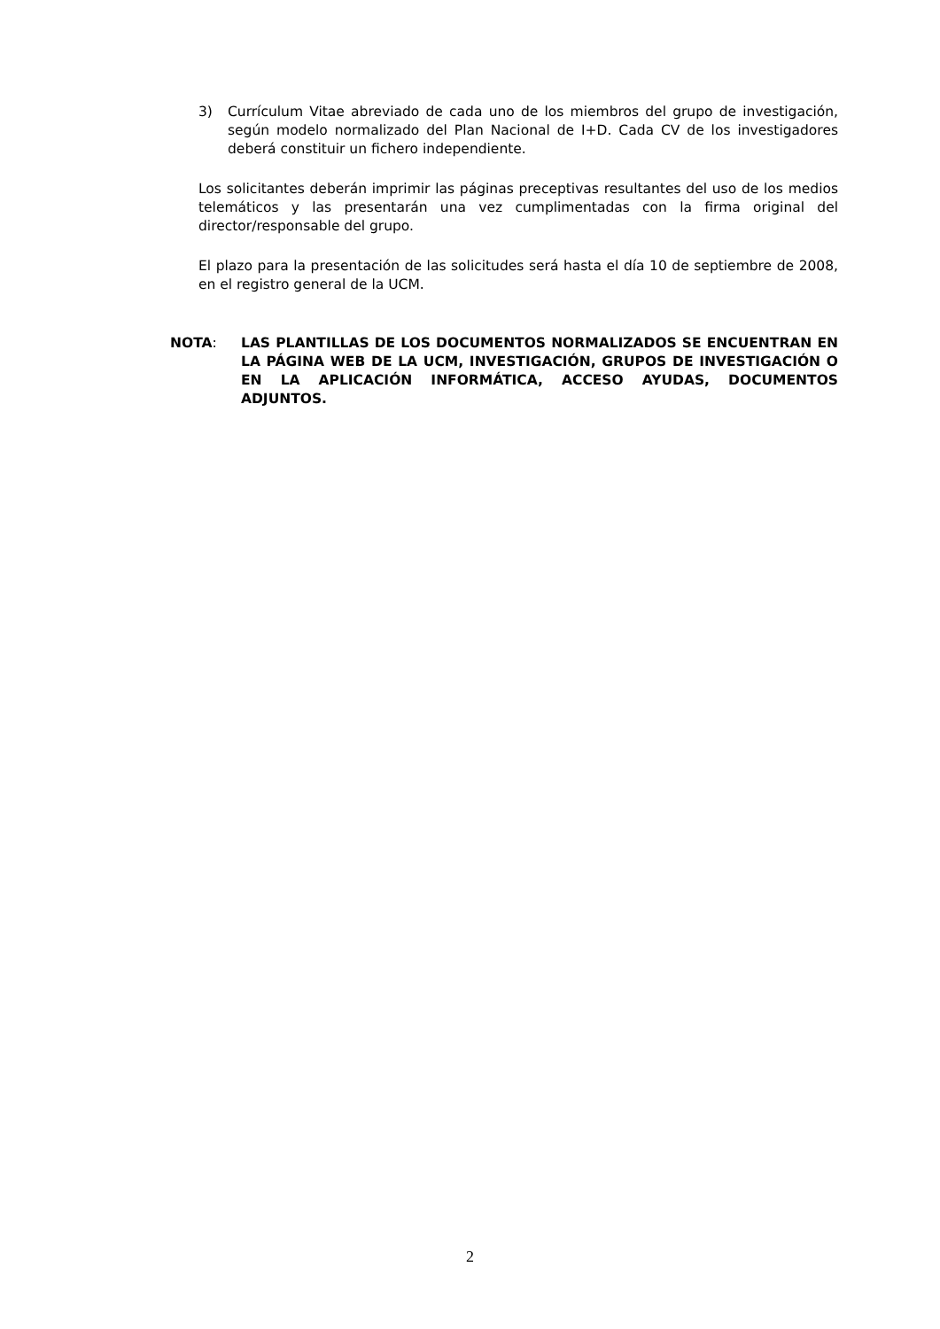3) Currículum Vitae abreviado de cada uno de los miembros del grupo de investigación, según modelo normalizado del Plan Nacional de I+D. Cada CV de los investigadores deberá constituir un fichero independiente.
Los solicitantes deberán imprimir las páginas preceptivas resultantes del uso de los medios telemáticos y las presentarán una vez cumplimentadas con la firma original del director/responsable del grupo.
El plazo para la presentación de las solicitudes será hasta el día 10 de septiembre de 2008, en el registro general de la UCM.
NOTA: LAS PLANTILLAS DE LOS DOCUMENTOS NORMALIZADOS SE ENCUENTRAN EN LA PÁGINA WEB DE LA UCM, INVESTIGACIÓN, GRUPOS DE INVESTIGACIÓN O EN LA APLICACIÓN INFORMÁTICA, ACCESO AYUDAS, DOCUMENTOS ADJUNTOS.
2